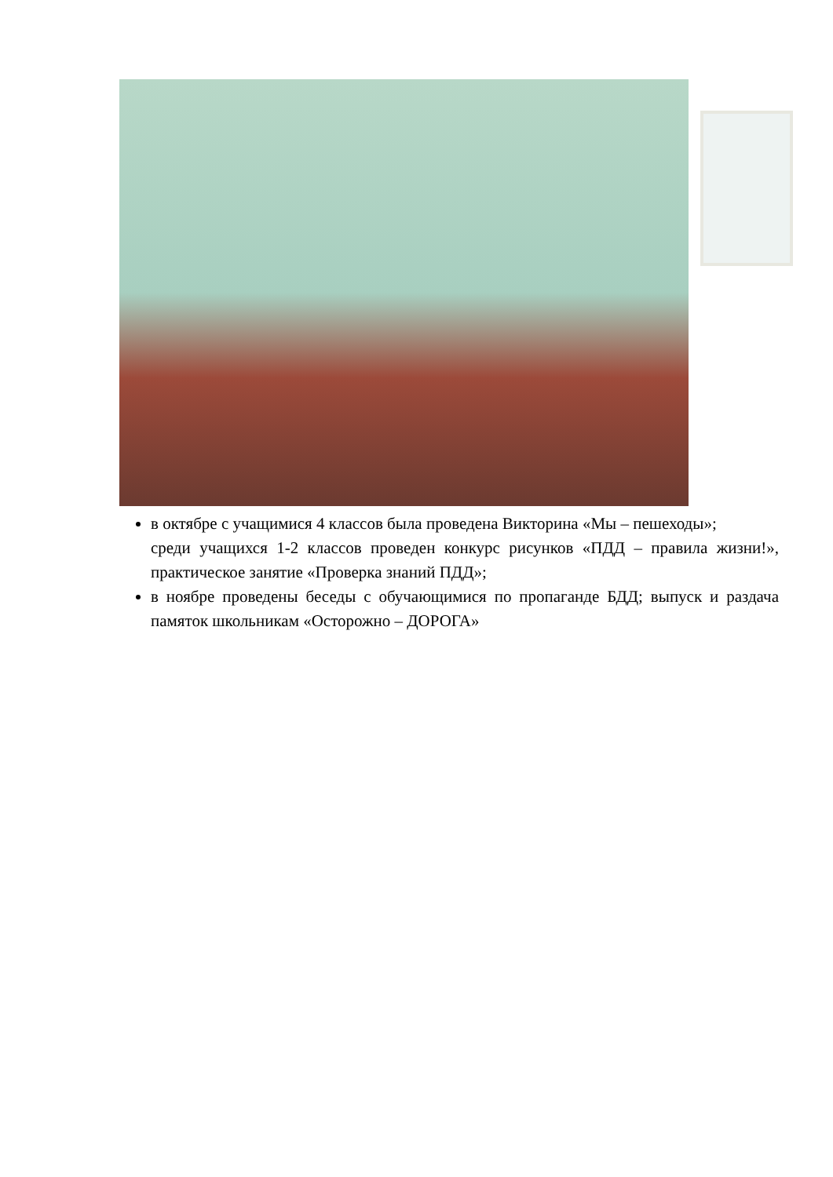в октябре с учащимися 4 классов была проведена Викторина «Мы – пешеходы»;
среди учащихся 1-2 классов проведен конкурс рисунков «ПДД – правила жизни!», практическое занятие «Проверка знаний ПДД»;
в ноябре проведены беседы с обучающимися по пропаганде БДД; выпуск и раздача памяток школьникам «Осторожно – ДОРОГА»